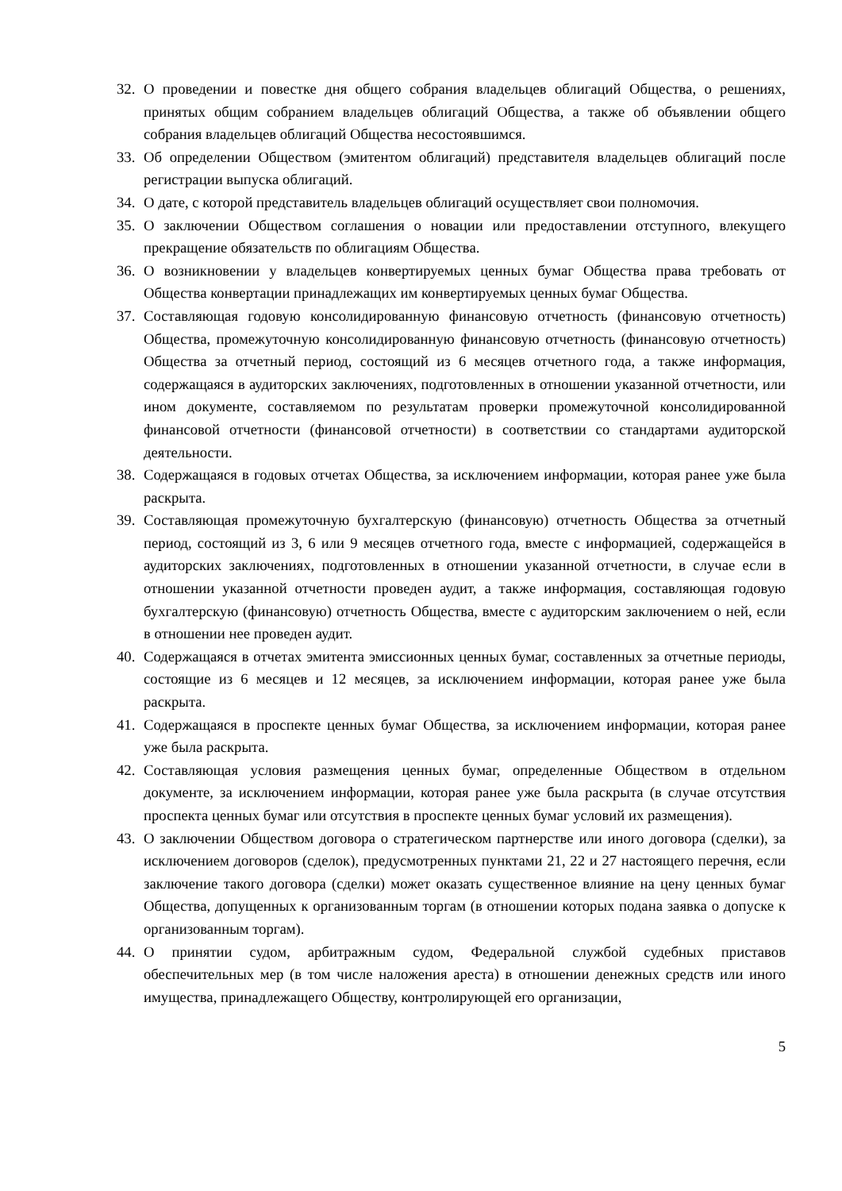32. О проведении и повестке дня общего собрания владельцев облигаций Общества, о решениях, принятых общим собранием владельцев облигаций Общества, а также об объявлении общего собрания владельцев облигаций Общества несостоявшимся.
33. Об определении Обществом (эмитентом облигаций) представителя владельцев облигаций после регистрации выпуска облигаций.
34. О дате, с которой представитель владельцев облигаций осуществляет свои полномочия.
35. О заключении Обществом соглашения о новации или предоставлении отступного, влекущего прекращение обязательств по облигациям Общества.
36. О возникновении у владельцев конвертируемых ценных бумаг Общества права требовать от Общества конвертации принадлежащих им конвертируемых ценных бумаг Общества.
37. Составляющая годовую консолидированную финансовую отчетность (финансовую отчетность) Общества, промежуточную консолидированную финансовую отчетность (финансовую отчетность) Общества за отчетный период, состоящий из 6 месяцев отчетного года, а также информация, содержащаяся в аудиторских заключениях, подготовленных в отношении указанной отчетности, или ином документе, составляемом по результатам проверки промежуточной консолидированной финансовой отчетности (финансовой отчетности) в соответствии со стандартами аудиторской деятельности.
38. Содержащаяся в годовых отчетах Общества, за исключением информации, которая ранее уже была раскрыта.
39. Составляющая промежуточную бухгалтерскую (финансовую) отчетность Общества за отчетный период, состоящий из 3, 6 или 9 месяцев отчетного года, вместе с информацией, содержащейся в аудиторских заключениях, подготовленных в отношении указанной отчетности, в случае если в отношении указанной отчетности проведен аудит, а также информация, составляющая годовую бухгалтерскую (финансовую) отчетность Общества, вместе с аудиторским заключением о ней, если в отношении нее проведен аудит.
40. Содержащаяся в отчетах эмитента эмиссионных ценных бумаг, составленных за отчетные периоды, состоящие из 6 месяцев и 12 месяцев, за исключением информации, которая ранее уже была раскрыта.
41. Содержащаяся в проспекте ценных бумаг Общества, за исключением информации, которая ранее уже была раскрыта.
42. Составляющая условия размещения ценных бумаг, определенные Обществом в отдельном документе, за исключением информации, которая ранее уже была раскрыта (в случае отсутствия проспекта ценных бумаг или отсутствия в проспекте ценных бумаг условий их размещения).
43. О заключении Обществом договора о стратегическом партнерстве или иного договора (сделки), за исключением договоров (сделок), предусмотренных пунктами 21, 22 и 27 настоящего перечня, если заключение такого договора (сделки) может оказать существенное влияние на цену ценных бумаг Общества, допущенных к организованным торгам (в отношении которых подана заявка о допуске к организованным торгам).
44. О принятии судом, арбитражным судом, Федеральной службой судебных приставов обеспечительных мер (в том числе наложения ареста) в отношении денежных средств или иного имущества, принадлежащего Обществу, контролирующей его организации,
5